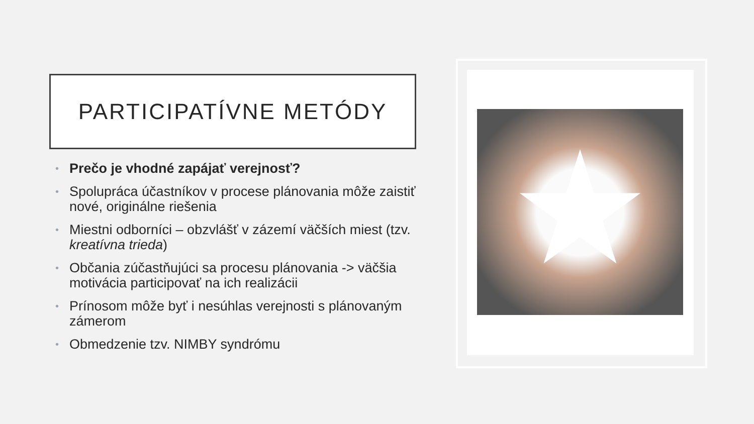PARTICIPATÍVNE METÓDY
• Prečo je vhodné zapájať verejnosť?
• Spolupráca účastníkov v procese plánovania môže zaistiť nové, originálne riešenia
• Miestni odborníci – obzvlášť v zázemí väčších miest (tzv. kreatívna trieda)
• Občania zúčastňujúci sa procesu plánovania -> väčšia motivácia participovať na ich realizácii
• Prínosom môže byť i nesúhlas verejnosti s plánovaným zámerom
• Obmedzenie tzv. NIMBY syndrómu